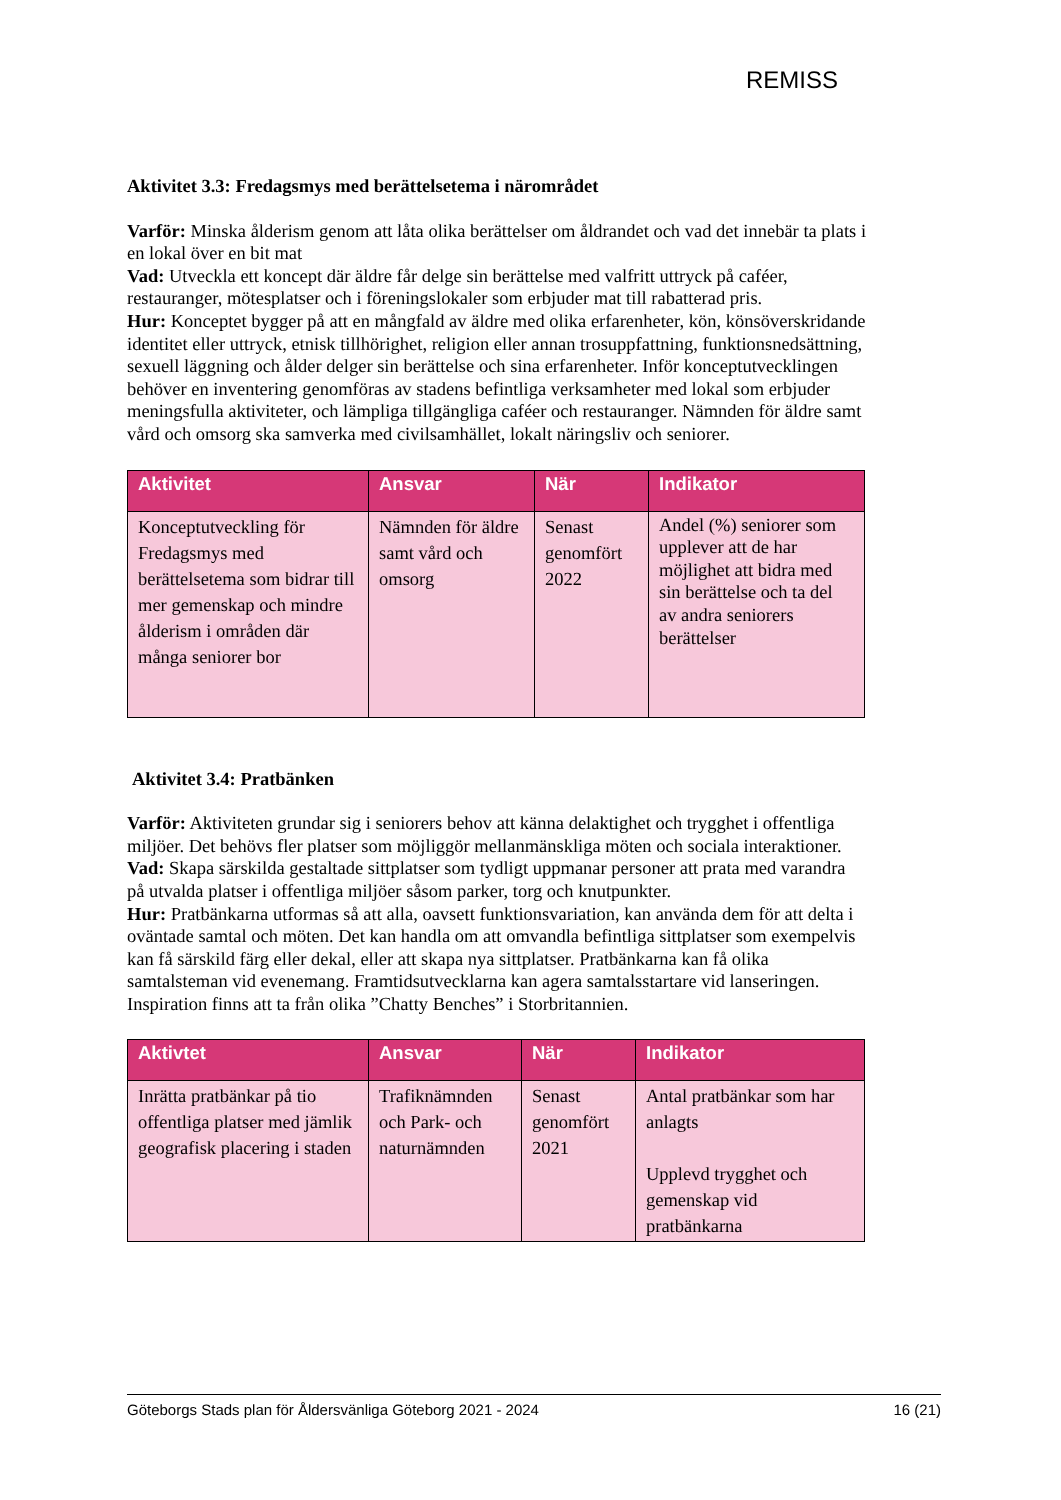REMISS
Aktivitet 3.3: Fredagsmys med berättelsetema i närområdet
Varför: Minska ålderism genom att låta olika berättelser om åldrandet och vad det innebär ta plats i en lokal över en bit mat
Vad: Utveckla ett koncept där äldre får delge sin berättelse med valfritt uttryck på caféer, restauranger, mötesplatser och i föreningslokaler som erbjuder mat till rabatterad pris.
Hur: Konceptet bygger på att en mångfald av äldre med olika erfarenheter, kön, könsöverskridande identitet eller uttryck, etnisk tillhörighet, religion eller annan trosuppfattning, funktionsnedsättning, sexuell läggning och ålder delger sin berättelse och sina erfarenheter. Inför konceptutvecklingen behöver en inventering genomföras av stadens befintliga verksamheter med lokal som erbjuder meningsfulla aktiviteter, och lämpliga tillgängliga caféer och restauranger. Nämnden för äldre samt vård och omsorg ska samverka med civilsamhället, lokalt näringsliv och seniorer.
| Aktivitet | Ansvar | När | Indikator |
| --- | --- | --- | --- |
| Konceptutveckling för Fredagsmys med berättelsetema som bidrar till mer gemenskap och mindre ålderism i områden där många seniorer bor | Nämnden för äldre samt vård och omsorg | Senast genomfört 2022 | Andel (%) seniorer som upplever att de har möjlighet att bidra med sin berättelse och ta del av andra seniorers berättelser |
Aktivitet 3.4: Pratbänken
Varför: Aktiviteten grundar sig i seniorers behov att känna delaktighet och trygghet i offentliga miljöer. Det behövs fler platser som möjliggör mellanmänskliga möten och sociala interaktioner.
Vad: Skapa särskilda gestaltade sittplatser som tydligt uppmanar personer att prata med varandra på utvalda platser i offentliga miljöer såsom parker, torg och knutpunkter.
Hur: Pratbänkarna utformas så att alla, oavsett funktionsvariation, kan använda dem för att delta i oväntade samtal och möten. Det kan handla om att omvandla befintliga sittplatser som exempelvis kan få särskild färg eller dekal, eller att skapa nya sittplatser. Pratbänkarna kan få olika samtalsteman vid evenemang. Framtidsutvecklarna kan agera samtalsstartare vid lanseringen. Inspiration finns att ta från olika ”Chatty Benches” i Storbritannien.
| Aktivtet | Ansvar | När | Indikator |
| --- | --- | --- | --- |
| Inrätta pratbänkar på tio offentliga platser med jämlik geografisk placering i staden | Trafiknämnden och Park- och naturnämnden | Senast genomfört 2021 | Antal pratbänkar som har anlagts Upplevd trygghet och gemenskap vid pratbänkarna |
Göteborgs Stads plan för Åldersvänliga Göteborg 2021 - 2024 16 (21)